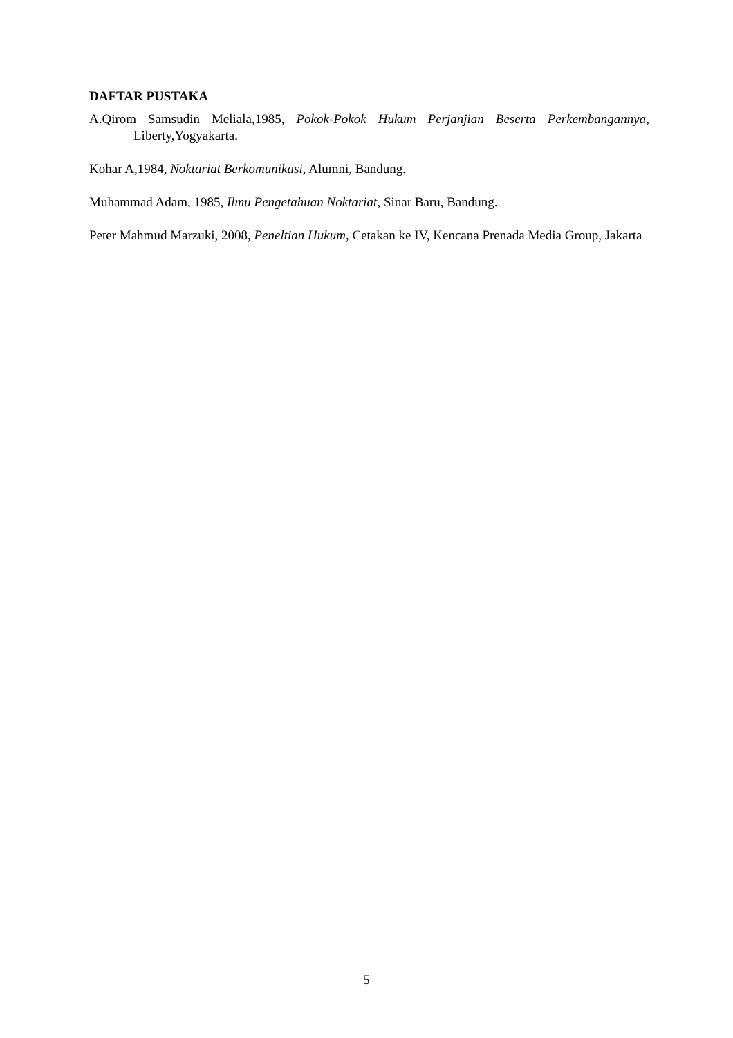DAFTAR PUSTAKA
A.Qirom Samsudin Meliala,1985, Pokok-Pokok Hukum Perjanjian Beserta Perkembangannya, Liberty,Yogyakarta.
Kohar A,1984, Noktariat Berkomunikasi, Alumni, Bandung.
Muhammad Adam, 1985, Ilmu Pengetahuan Noktariat, Sinar Baru, Bandung.
Peter Mahmud Marzuki, 2008, Peneltian Hukum, Cetakan ke IV, Kencana Prenada Media Group, Jakarta
5